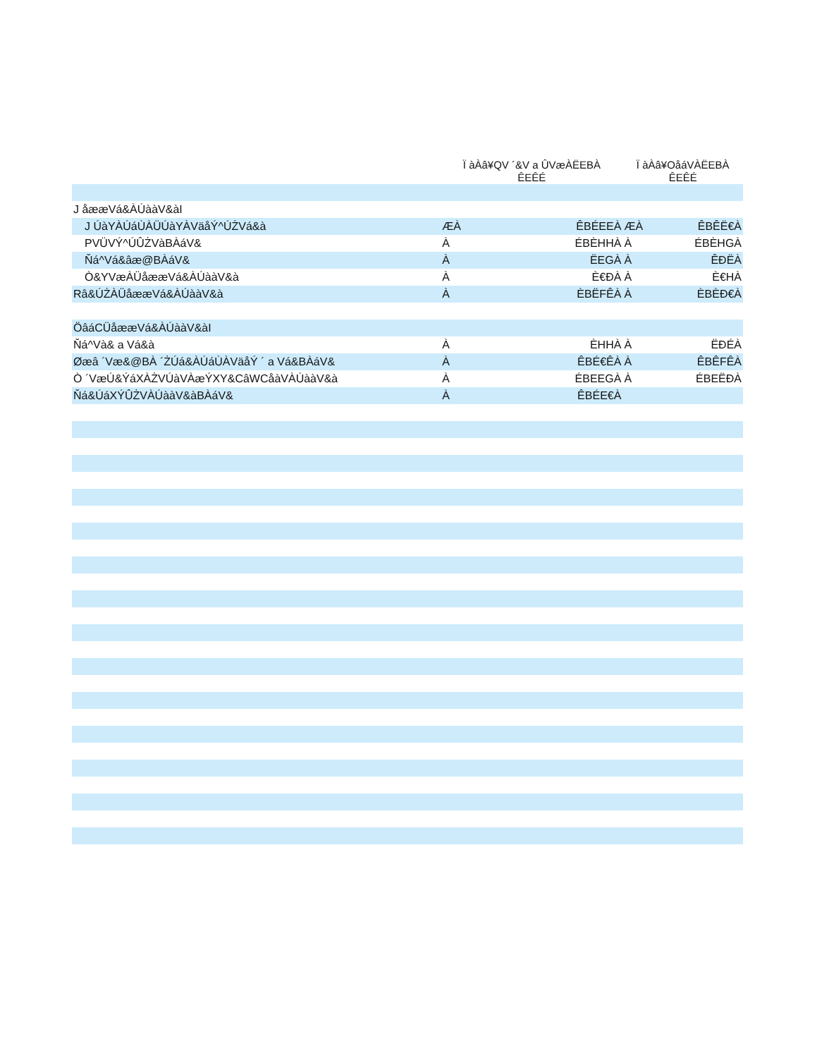| | Ï àÀâ¥QV ´&V a ÛVæÀËEBÀ ÊEÊÉ | | Ï àÀâ¥OåáVÀËEBÀ ÊEÊÉ | |
| --- | --- | --- | --- | --- |
| J åææVá&ÀÚààV&àI | | | | |
| J ÚàYÀÚáÙÀÜÚàYÀVäåÝ^ÚŻVá&à | ÆÀ | ÊBÉEEÀ | ÆÀ | ÊBÊË€À |
| PVÜVÝ^ÚÛŻVàBÀáV& | À | ÉBÈHHÀ | À | ÉBÈHGÀ |
| Ňá^Vá&âæ@BÀáV& | À | ËEGÀ | À | ÊÐËÀ |
| Ò&YVæÀÜåææVá&ÀÚààV&à | À | È€ÐÀ | À | È€HÀ |
| Râ&ÚŻÀÜåææVá&ÀÚààV&à | À | ÈBËFÊÀ | À | ÈBÈÐ€À |
| ÖâáCÜåææVá&ÀÚààV&àI | | | | |
| Ňá^Và& a Vá&à | À | ÈHHÀ | À | ËÐÉÀ |
| Øæâ ´Væ&@BÀ ´ŻÚá&ÀÚáÙÀVäåÝ ´ a Vá&BÀáV& | À | ÊBÉ€ÊÀ | À | ÊBÊFÊÀ |
| Ò ´VæÚ&ÝáXÀŻVÚàVÀæÝXY&CâWCåàVÀÚààV&à | À | ÉBEEGÀ | À | ÉBEËÐÀ |
| Ňá&ÚáXÝÛŻVÀÚààV&àBÀáV& | À | ÊBÉE€À | | |